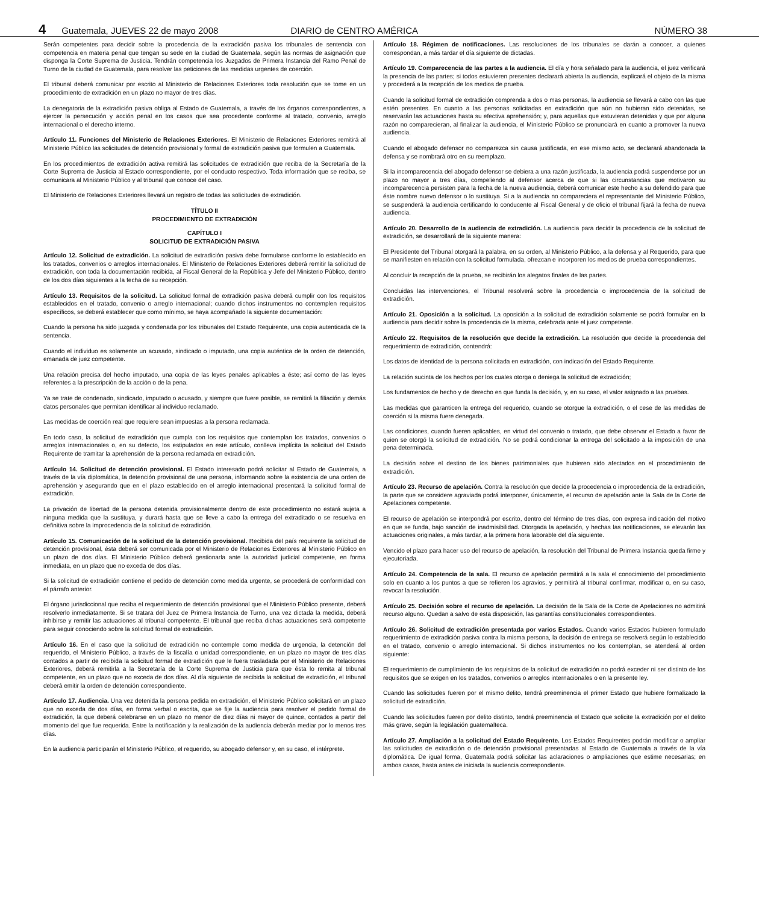4 Guatemala, JUEVES 22 de mayo 2008 DIARIO de CENTRO AMÉRICA NÚMERO 38
Serán competentes para decidir sobre la procedencia de la extradición pasiva los tribunales de sentencia con competencia en materia penal que tengan su sede en la ciudad de Guatemala, según las normas de asignación que disponga la Corte Suprema de Justicia. Tendrán competencia los Juzgados de Primera Instancia del Ramo Penal de Turno de la ciudad de Guatemala, para resolver las peticiones de las medidas urgentes de coerción.
El tribunal deberá comunicar por escrito al Ministerio de Relaciones Exteriores toda resolución que se tome en un procedimiento de extradición en un plazo no mayor de tres días.
La denegatoria de la extradición pasiva obliga al Estado de Guatemala, a través de los órganos correspondientes, a ejercer la persecución y acción penal en los casos que sea procedente conforme al tratado, convenio, arreglo internacional o el derecho interno.
Artículo 11. Funciones del Ministerio de Relaciones Exteriores. El Ministerio de Relaciones Exteriores remitirá al Ministerio Público las solicitudes de detención provisional y formal de extradición pasiva que formulen a Guatemala.
En los procedimientos de extradición activa remitirá las solicitudes de extradición que reciba de la Secretaría de la Corte Suprema de Justicia al Estado correspondiente, por el conducto respectivo. Toda información que se reciba, se comunicara al Ministerio Público y al tribunal que conoce del caso.
El Ministerio de Relaciones Exteriores llevará un registro de todas las solicitudes de extradición.
TÍTULO II
PROCEDIMIENTO DE EXTRADICIÓN
CAPÍTULO I
SOLICITUD DE EXTRADICIÓN PASIVA
Artículo 12. Solicitud de extradición. La solicitud de extradición pasiva debe formularse conforme lo establecido en los tratados, convenios o arreglos internacionales. El Ministerio de Relaciones Exteriores deberá remitir la solicitud de extradición, con toda la documentación recibida, al Fiscal General de la República y Jefe del Ministerio Público, dentro de los dos días siguientes a la fecha de su recepción.
Artículo 13. Requisitos de la solicitud. La solicitud formal de extradición pasiva deberá cumplir con los requisitos establecidos en el tratado, convenio o arreglo internacional; cuando dichos instrumentos no contemplen requisitos específicos, se deberá establecer que como mínimo, se haya acompañado la siguiente documentación:
Cuando la persona ha sido juzgada y condenada por los tribunales del Estado Requirente, una copia autenticada de la sentencia.
Cuando el individuo es solamente un acusado, sindicado o imputado, una copia auténtica de la orden de detención, emanada de juez competente.
Una relación precisa del hecho imputado, una copia de las leyes penales aplicables a éste; así como de las leyes referentes a la prescripción de la acción o de la pena.
Ya se trate de condenado, sindicado, imputado o acusado, y siempre que fuere posible, se remitirá la filiación y demás datos personales que permitan identificar al individuo reclamado.
Las medidas de coerción real que requiere sean impuestas a la persona reclamada.
En todo caso, la solicitud de extradición que cumpla con los requisitos que contemplan los tratados, convenios o arreglos internacionales o, en su defecto, los estipulados en este artículo, conlleva implícita la solicitud del Estado Requirente de tramitar la aprehensión de la persona reclamada en extradición.
Artículo 14. Solicitud de detención provisional. El Estado interesado podrá solicitar al Estado de Guatemala, a través de la vía diplomática, la detención provisional de una persona, informando sobre la existencia de una orden de aprehensión y asegurando que en el plazo establecido en el arreglo internacional presentará la solicitud formal de extradición.
La privación de libertad de la persona detenida provisionalmente dentro de este procedimiento no estará sujeta a ninguna medida que la sustituya, y durará hasta que se lleve a cabo la entrega del extraditado o se resuelva en definitiva sobre la improcedencia de la solicitud de extradición.
Artículo 15. Comunicación de la solicitud de la detención provisional. Recibida del país requirente la solicitud de detención provisional, ésta deberá ser comunicada por el Ministerio de Relaciones Exteriores al Ministerio Público en un plazo de dos días. El Ministerio Público deberá gestionarla ante la autoridad judicial competente, en forma inmediata, en un plazo que no exceda de dos días.
Si la solicitud de extradición contiene el pedido de detención como medida urgente, se procederá de conformidad con el párrafo anterior.
El órgano jurisdiccional que reciba el requerimiento de detención provisional que el Ministerio Público presente, deberá resolverlo inmediatamente. Si se tratara del Juez de Primera Instancia de Turno, una vez dictada la medida, deberá inhibirse y remitir las actuaciones al tribunal competente. El tribunal que reciba dichas actuaciones será competente para seguir conociendo sobre la solicitud formal de extradición.
Artículo 16. En el caso que la solicitud de extradición no contemple como medida de urgencia, la detención del requerido, el Ministerio Público, a través de la fiscalía o unidad correspondiente, en un plazo no mayor de tres días contados a partir de recibida la solicitud formal de extradición que le fuera trasladada por el Ministerio de Relaciones Exteriores, deberá remitirla a la Secretaría de la Corte Suprema de Justicia para que ésta lo remita al tribunal competente, en un plazo que no exceda de dos días. Al día siguiente de recibida la solicitud de extradición, el tribunal deberá emitir la orden de detención correspondiente.
Artículo 17. Audiencia. Una vez detenida la persona pedida en extradición, el Ministerio Público solicitará en un plazo que no exceda de dos días, en forma verbal o escrita, que se fije la audiencia para resolver el pedido formal de extradición, la que deberá celebrarse en un plazo no menor de diez días ni mayor de quince, contados a partir del momento del que fue requerida. Entre la notificación y la realización de la audiencia deberán mediar por lo menos tres días.
En la audiencia participarán el Ministerio Público, el requerido, su abogado defensor y, en su caso, el intérprete.
Artículo 18. Régimen de notificaciones. Las resoluciones de los tribunales se darán a conocer, a quienes correspondan, a más tardar el día siguiente de dictadas.
Artículo 19. Comparecencia de las partes a la audiencia. El día y hora señalado para la audiencia, el juez verificará la presencia de las partes; si todos estuvieren presentes declarará abierta la audiencia, explicará el objeto de la misma y procederá a la recepción de los medios de prueba.
Cuando la solicitud formal de extradición comprenda a dos o mas personas, la audiencia se llevará a cabo con las que estén presentes. En cuanto a las personas solicitadas en extradición que aún no hubieran sido detenidas, se reservarán las actuaciones hasta su efectiva aprehensión; y, para aquellas que estuvieran detenidas y que por alguna razón no comparecieran, al finalizar la audiencia, el Ministerio Público se pronunciará en cuanto a promover la nueva audiencia.
Cuando el abogado defensor no comparezca sin causa justificada, en ese mismo acto, se declarará abandonada la defensa y se nombrará otro en su reemplazo.
Si la incomparecencia del abogado defensor se debiera a una razón justificada, la audiencia podrá suspenderse por un plazo no mayor a tres días, compeliendo al defensor acerca de que si las circunstancias que motivaron su incomparecencia persisten para la fecha de la nueva audiencia, deberá comunicar este hecho a su defendido para que éste nombre nuevo defensor o lo sustituya. Si a la audiencia no compareciera el representante del Ministerio Público, se suspenderá la audiencia certificando lo conducente al Fiscal General y de oficio el tribunal fijará la fecha de nueva audiencia.
Artículo 20. Desarrollo de la audiencia de extradición. La audiencia para decidir la procedencia de la solicitud de extradición, se desarrollará de la siguiente manera:
El Presidente del Tribunal otorgará la palabra, en su orden, al Ministerio Público, a la defensa y al Requerido, para que se manifiesten en relación con la solicitud formulada, ofrezcan e incorporen los medios de prueba correspondientes.
Al concluir la recepción de la prueba, se recibirán los alegatos finales de las partes.
Concluidas las intervenciones, el Tribunal resolverá sobre la procedencia o improcedencia de la solicitud de extradición.
Artículo 21. Oposición a la solicitud. La oposición a la solicitud de extradición solamente se podrá formular en la audiencia para decidir sobre la procedencia de la misma, celebrada ante el juez competente.
Artículo 22. Requisitos de la resolución que decide la extradición. La resolución que decide la procedencia del requerimiento de extradición, contendrá:
Los datos de identidad de la persona solicitada en extradición, con indicación del Estado Requirente.
La relación sucinta de los hechos por los cuales otorga o deniega la solicitud de extradición;
Los fundamentos de hecho y de derecho en que funda la decisión, y, en su caso, el valor asignado a las pruebas.
Las medidas que garanticen la entrega del requerido, cuando se otorgue la extradición, o el cese de las medidas de coerción si la misma fuere denegada.
Las condiciones, cuando fueren aplicables, en virtud del convenio o tratado, que debe observar el Estado a favor de quien se otorgó la solicitud de extradición. No se podrá condicionar la entrega del solicitado a la imposición de una pena determinada.
La decisión sobre el destino de los bienes patrimoniales que hubieren sido afectados en el procedimiento de extradición.
Artículo 23. Recurso de apelación. Contra la resolución que decide la procedencia o improcedencia de la extradición, la parte que se considere agraviada podrá interponer, únicamente, el recurso de apelación ante la Sala de la Corte de Apelaciones competente.
El recurso de apelación se interpondrá por escrito, dentro del término de tres días, con expresa indicación del motivo en que se funda, bajo sanción de inadmisibilidad. Otorgada la apelación, y hechas las notificaciones, se elevarán las actuaciones originales, a más tardar, a la primera hora laborable del día siguiente.
Vencido el plazo para hacer uso del recurso de apelación, la resolución del Tribunal de Primera Instancia queda firme y ejecutoriada.
Artículo 24. Competencia de la sala. El recurso de apelación permitirá a la sala el conocimiento del procedimiento solo en cuanto a los puntos a que se refieren los agravios, y permitirá al tribunal confirmar, modificar o, en su caso, revocar la resolución.
Artículo 25. Decisión sobre el recurso de apelación. La decisión de la Sala de la Corte de Apelaciones no admitirá recurso alguno. Quedan a salvo de esta disposición, las garantías constitucionales correspondientes.
Artículo 26. Solicitud de extradición presentada por varios Estados. Cuando varios Estados hubieren formulado requerimiento de extradición pasiva contra la misma persona, la decisión de entrega se resolverá según lo establecido en el tratado, convenio o arreglo internacional. Si dichos instrumentos no los contemplan, se atenderá al orden siguiente:
El requerimiento de cumplimiento de los requisitos de la solicitud de extradición no podrá exceder ni ser distinto de los requisitos que se exigen en los tratados, convenios o arreglos internacionales o en la presente ley.
Cuando las solicitudes fueren por el mismo delito, tendrá preeminencia el primer Estado que hubiere formalizado la solicitud de extradición.
Cuando las solicitudes fueren por delito distinto, tendrá preeminencia el Estado que solicite la extradición por el delito más grave, según la legislación guatemalteca.
Artículo 27. Ampliación a la solicitud del Estado Requirente. Los Estados Requirentes podrán modificar o ampliar las solicitudes de extradición o de detención provisional presentadas al Estado de Guatemala a través de la vía diplomática. De igual forma, Guatemala podrá solicitar las aclaraciones o ampliaciones que estime necesarias; en ambos casos, hasta antes de iniciada la audiencia correspondiente.